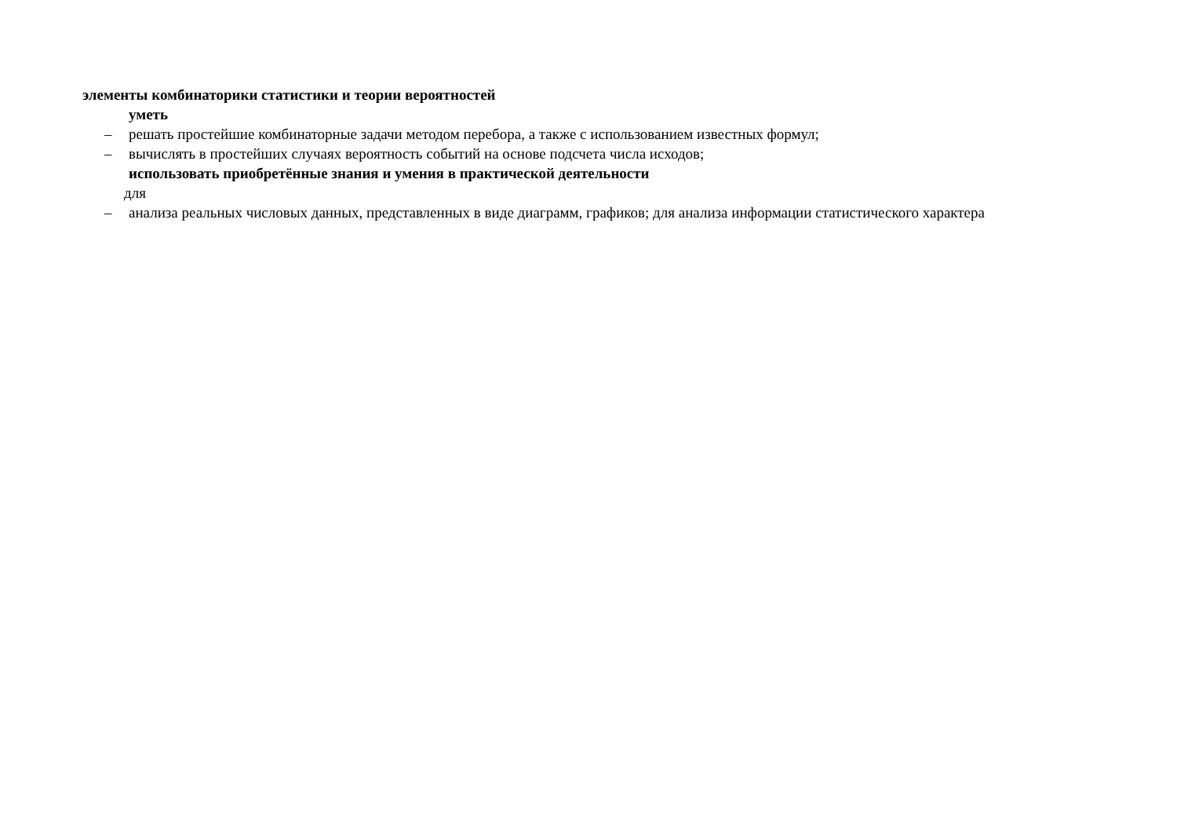элементы комбинаторики статистики и теории вероятностей
уметь
– решать простейшие комбинаторные задачи методом перебора, а также с использованием известных формул;
– вычислять в простейших случаях вероятность событий на основе подсчета числа исходов;
использовать приобретённые знания и умения в практической деятельности
для
– анализа реальных числовых данных, представленных в виде диаграмм, графиков; для анализа информации статистического характера